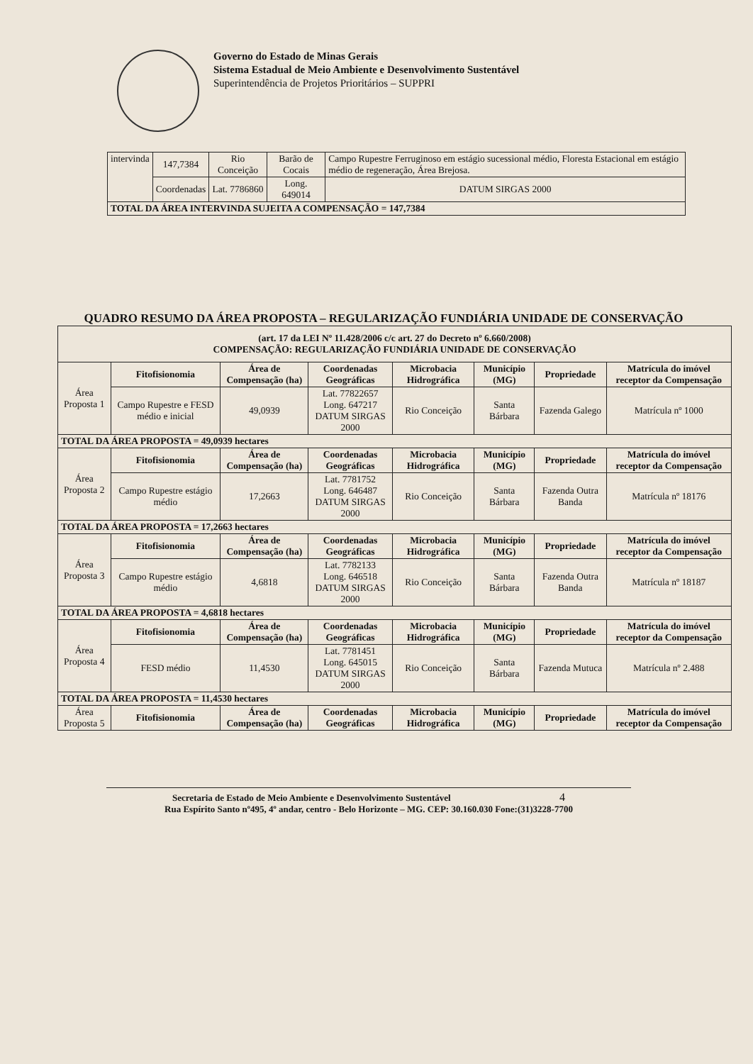Governo do Estado de Minas Gerais
Sistema Estadual de Meio Ambiente e Desenvolvimento Sustentável
Superintendência de Projetos Prioritários – SUPPRI
| intervinda | 147,7384 | Rio Conceição | Barão de Cocais | Campo Rupestre Ferruginoso em estágio sucessional médio, Floresta Estacional em estágio médio de regeneração, Área Brejosa. |
| | Coordenadas | Lat. 7786860 | Long. 649014 | DATUM SIRGAS 2000 |
| TOTAL DA ÁREA INTERVINDA SUJEITA A COMPENSAÇÃO = 147,7384 | | | | |
QUADRO RESUMO DA ÁREA PROPOSTA – REGULARIZAÇÃO FUNDIÁRIA UNIDADE DE CONSERVAÇÃO
| (art. 17 da LEI Nº 11.428/2006 c/c art. 27 do Decreto nº 6.660/2008) COMPENSAÇÃO: REGULARIZAÇÃO FUNDIÁRIA UNIDADE DE CONSERVAÇÃO | | | | | | | |
| --- | --- | --- | --- | --- | --- | --- | --- |
| Área Proposta 1 | Fitofisionomia | Área de Compensação (ha) | Coordenadas Geográficas | Microbacia Hidrográfica | Município (MG) | Propriedade | Matrícula do imóvel receptor da Compensação |
| | Campo Rupestre e FESD médio e inicial | 49,0939 | Lat. 77822657 Long. 647217 DATUM SIRGAS 2000 | Rio Conceição | Santa Bárbara | Fazenda Galego | Matrícula nº 1000 |
| TOTAL DA ÁREA PROPOSTA = 49,0939 hectares | | | | | | | |
| Área Proposta 2 | Fitofisionomia | Área de Compensação (ha) | Coordenadas Geográficas | Microbacia Hidrográfica | Município (MG) | Propriedade | Matrícula do imóvel receptor da Compensação |
| | Campo Rupestre estágio médio | 17,2663 | Lat. 7781752 Long. 646487 DATUM SIRGAS 2000 | Rio Conceição | Santa Bárbara | Fazenda Outra Banda | Matrícula nº 18176 |
| TOTAL DA ÁREA PROPOSTA = 17,2663 hectares | | | | | | | |
| Área Proposta 3 | Fitofisionomia | Área de Compensação (ha) | Coordenadas Geográficas | Microbacia Hidrográfica | Município (MG) | Propriedade | Matrícula do imóvel receptor da Compensação |
| | Campo Rupestre estágio médio | 4,6818 | Lat. 7782133 Long. 646518 DATUM SIRGAS 2000 | Rio Conceição | Santa Bárbara | Fazenda Outra Banda | Matrícula nº 18187 |
| TOTAL DA ÁREA PROPOSTA = 4,6818 hectares | | | | | | | |
| Área Proposta 4 | Fitofisionomia | Área de Compensação (ha) | Coordenadas Geográficas | Microbacia Hidrográfica | Município (MG) | Propriedade | Matrícula do imóvel receptor da Compensação |
| | FESD médio | 11,4530 | Lat. 7781451 Long. 645015 DATUM SIRGAS 2000 | Rio Conceição | Santa Bárbara | Fazenda Mutuca | Matrícula nº 2.488 |
| TOTAL DA ÁREA PROPOSTA = 11,4530 hectares | | | | | | | |
| Área Proposta 5 | Fitofisionomia | Área de Compensação (ha) | Coordenadas Geográficas | Microbacia Hidrográfica | Município (MG) | Propriedade | Matrícula do imóvel receptor da Compensação |
Secretaria de Estado de Meio Ambiente e Desenvolvimento Sustentável 4
Rua Espírito Santo nº495, 4º andar, centro - Belo Horizonte – MG. CEP: 30.160.030 Fone:(31)3228-7700